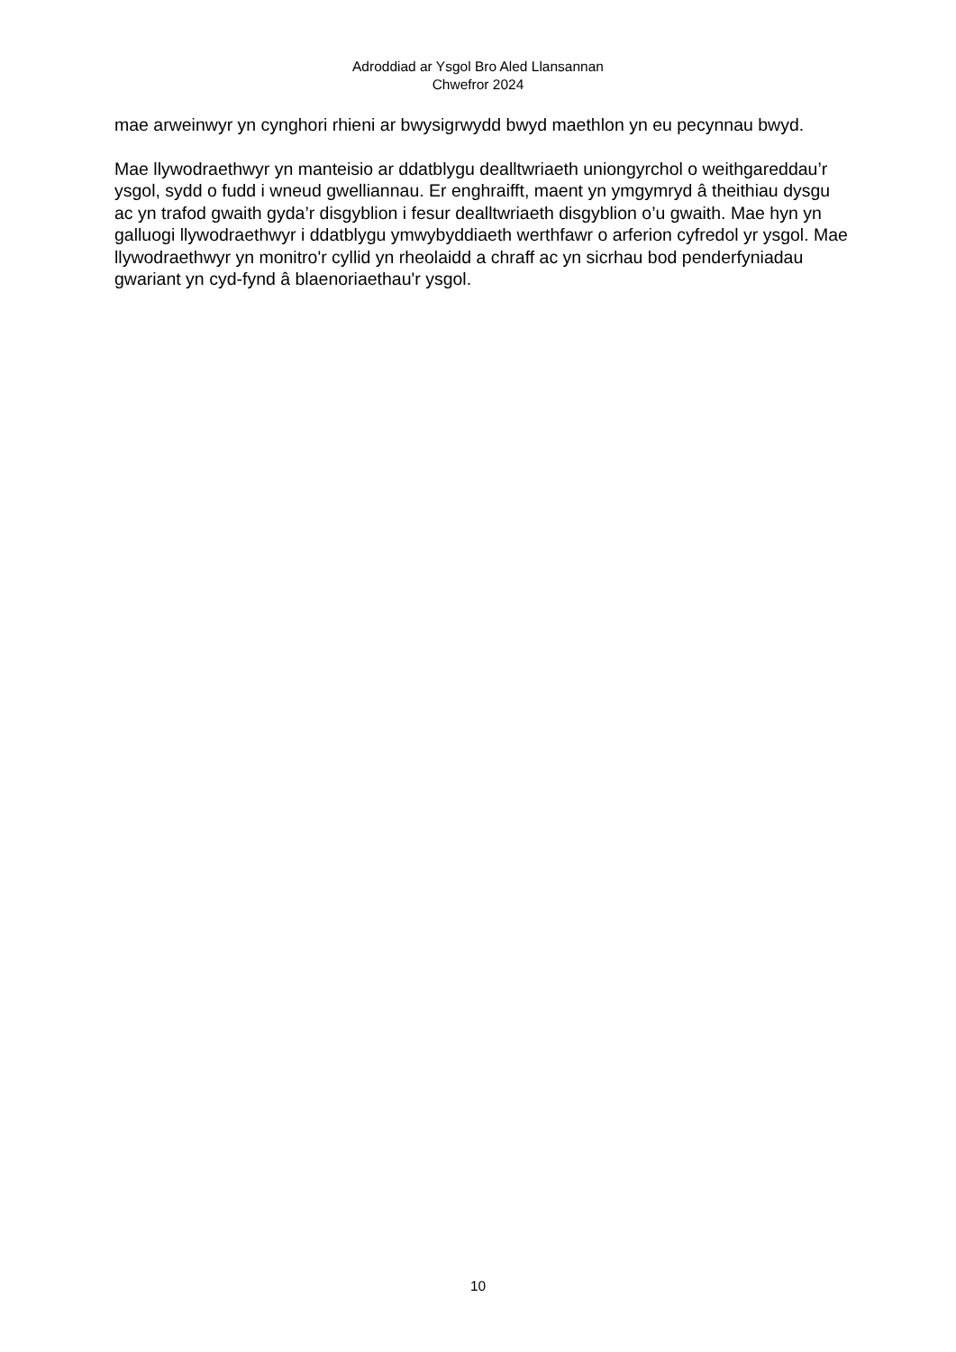Adroddiad ar Ysgol Bro Aled Llansannan
Chwefror 2024
mae arweinwyr yn cynghori rhieni ar bwysigrwydd bwyd maethlon yn eu pecynnau bwyd.
Mae llywodraethwyr yn manteisio ar ddatblygu dealltwriaeth uniongyrchol o weithgareddau’r ysgol, sydd o fudd i wneud gwelliannau. Er enghraifft, maent yn ymgymryd â theithiau dysgu ac yn trafod gwaith gyda’r disgyblion i fesur dealltwriaeth disgyblion o’u gwaith. Mae hyn yn galluogi llywodraethwyr i ddatblygu ymwybyddiaeth werthfawr o arferion cyfredol yr ysgol. Mae llywodraethwyr yn monitro'r cyllid yn rheolaidd a chraff ac yn sicrhau bod penderfyniadau gwariant yn cyd-fynd â blaenoriaethau'r ysgol.
10